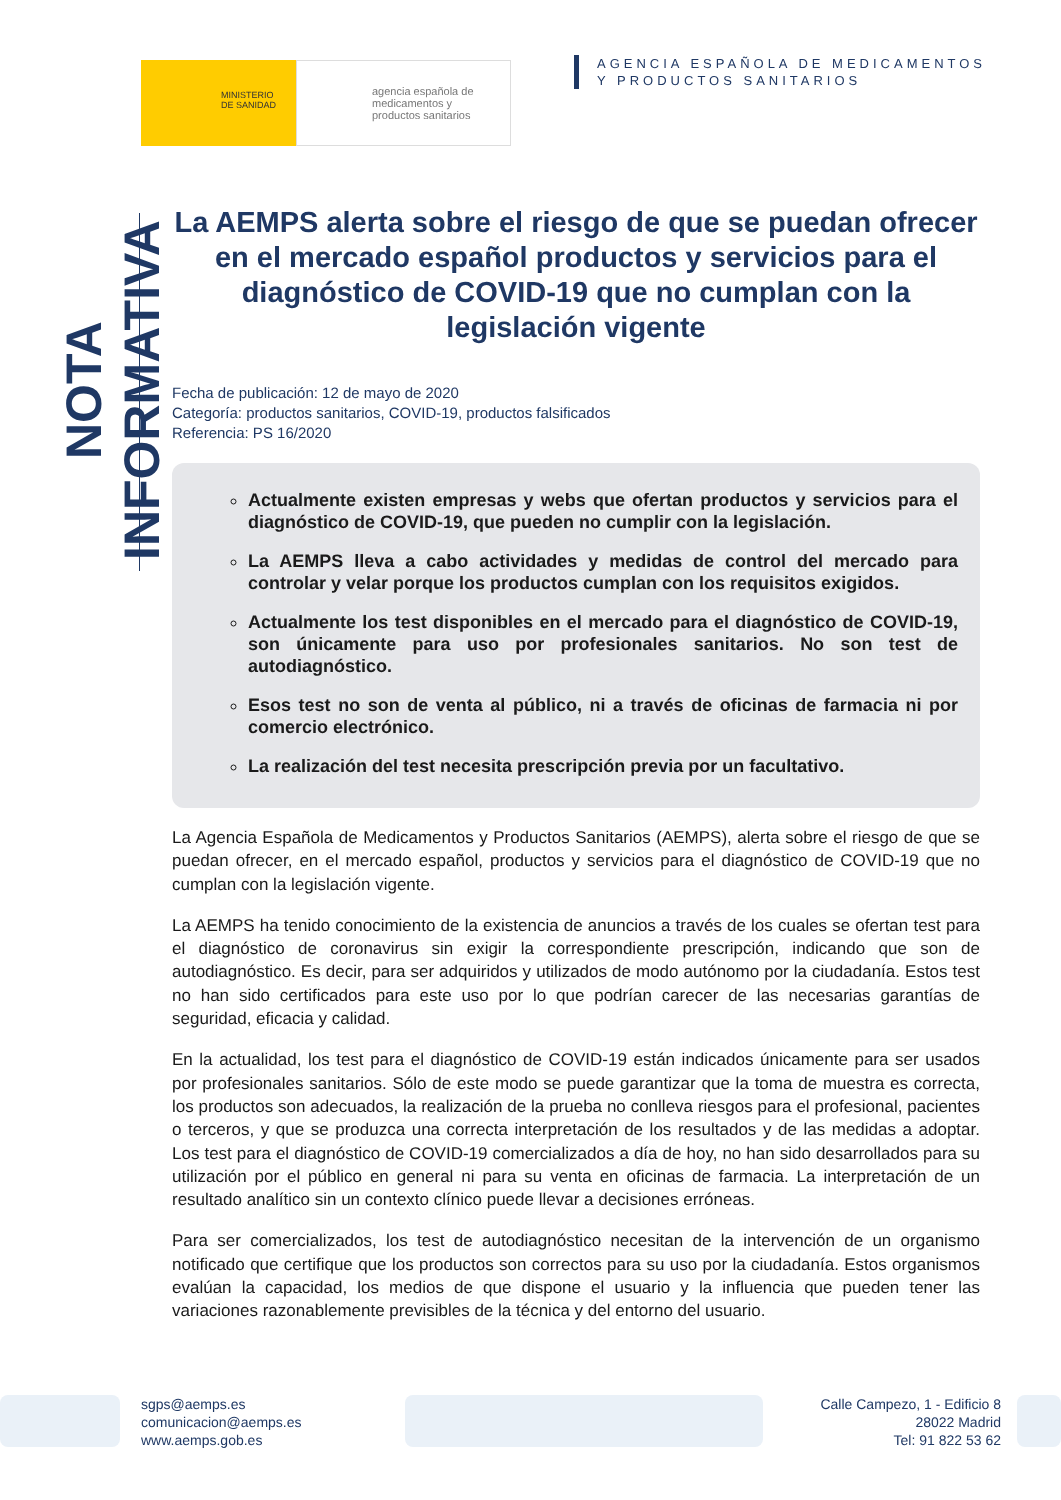MINISTERIO
DE SANIDAD
agencia española de
medicamentos y
productos sanitarios
AGENCIA ESPAÑOLA DE MEDICAMENTOS
Y PRODUCTOS SANITARIOS
NOTA INFORMATIVA
La AEMPS alerta sobre el riesgo de que se puedan ofrecer en el mercado español productos y servicios para el diagnóstico de COVID-19 que no cumplan con la legislación vigente
Fecha de publicación: 12 de mayo de 2020
Categoría: productos sanitarios, COVID-19, productos falsificados
Referencia: PS 16/2020
Actualmente existen empresas y webs que ofertan productos y servicios para el diagnóstico de COVID-19, que pueden no cumplir con la legislación.
La AEMPS lleva a cabo actividades y medidas de control del mercado para controlar y velar porque los productos cumplan con los requisitos exigidos.
Actualmente los test disponibles en el mercado para el diagnóstico de COVID-19, son únicamente para uso por profesionales sanitarios. No son test de autodiagnóstico.
Esos test no son de venta al público, ni a través de oficinas de farmacia ni por comercio electrónico.
La realización del test necesita prescripción previa por un facultativo.
La Agencia Española de Medicamentos y Productos Sanitarios (AEMPS), alerta sobre el riesgo de que se puedan ofrecer, en el mercado español, productos y servicios para el diagnóstico de COVID-19 que no cumplan con la legislación vigente.
La AEMPS ha tenido conocimiento de la existencia de anuncios a través de los cuales se ofertan test para el diagnóstico de coronavirus sin exigir la correspondiente prescripción, indicando que son de autodiagnóstico. Es decir, para ser adquiridos y utilizados de modo autónomo por la ciudadanía. Estos test no han sido certificados para este uso por lo que podrían carecer de las necesarias garantías de seguridad, eficacia y calidad.
En la actualidad, los test para el diagnóstico de COVID-19 están indicados únicamente para ser usados por profesionales sanitarios. Sólo de este modo se puede garantizar que la toma de muestra es correcta, los productos son adecuados, la realización de la prueba no conlleva riesgos para el profesional, pacientes o terceros, y que se produzca una correcta interpretación de los resultados y de las medidas a adoptar. Los test para el diagnóstico de COVID-19 comercializados a día de hoy, no han sido desarrollados para su utilización por el público en general ni para su venta en oficinas de farmacia. La interpretación de un resultado analítico sin un contexto clínico puede llevar a decisiones erróneas.
Para ser comercializados, los test de autodiagnóstico necesitan de la intervención de un organismo notificado que certifique que los productos son correctos para su uso por la ciudadanía. Estos organismos evalúan la capacidad, los medios de que dispone el usuario y la influencia que pueden tener las variaciones razonablemente previsibles de la técnica y del entorno del usuario.
sgps@aemps.es
comunicacion@aemps.es
www.aemps.gob.es
Calle Campezo, 1 - Edificio 8
28022 Madrid
Tel: 91 822 53 62